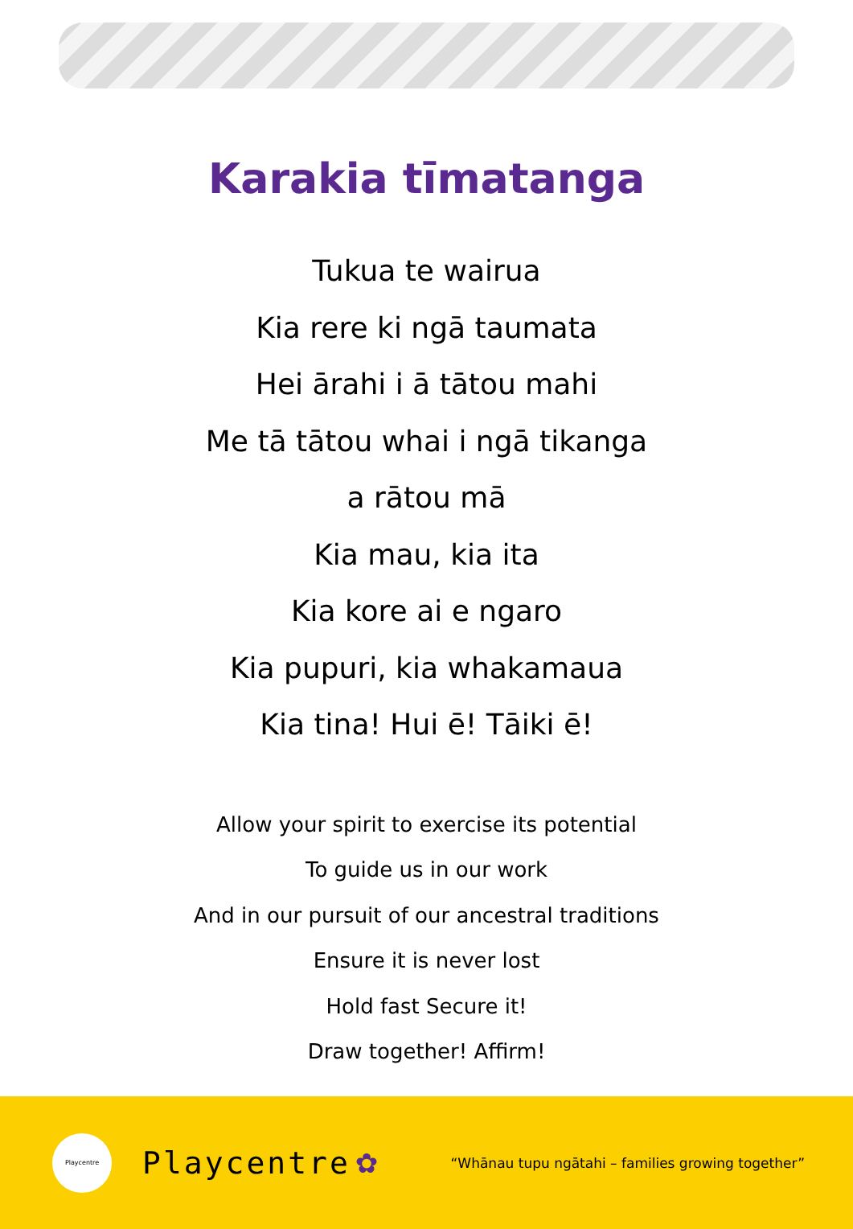Karakia tīmatanga
Tukua te wairua
Kia rere ki ngā taumata
Hei ārahi i ā tātou mahi
Me tā tātou whai i ngā tikanga
a rātou mā
Kia mau, kia ita
Kia kore ai e ngaro
Kia pupuri, kia whakamaua
Kia tina! Hui ē! Tāiki ē!
Allow your spirit to exercise its potential
To guide us in our work
And in our pursuit of our ancestral traditions
Ensure it is never lost
Hold fast Secure it!
Draw together! Affirm!
Playcentre
Playcentre ✿
“Whānau tupu ngātahi – families growing together”